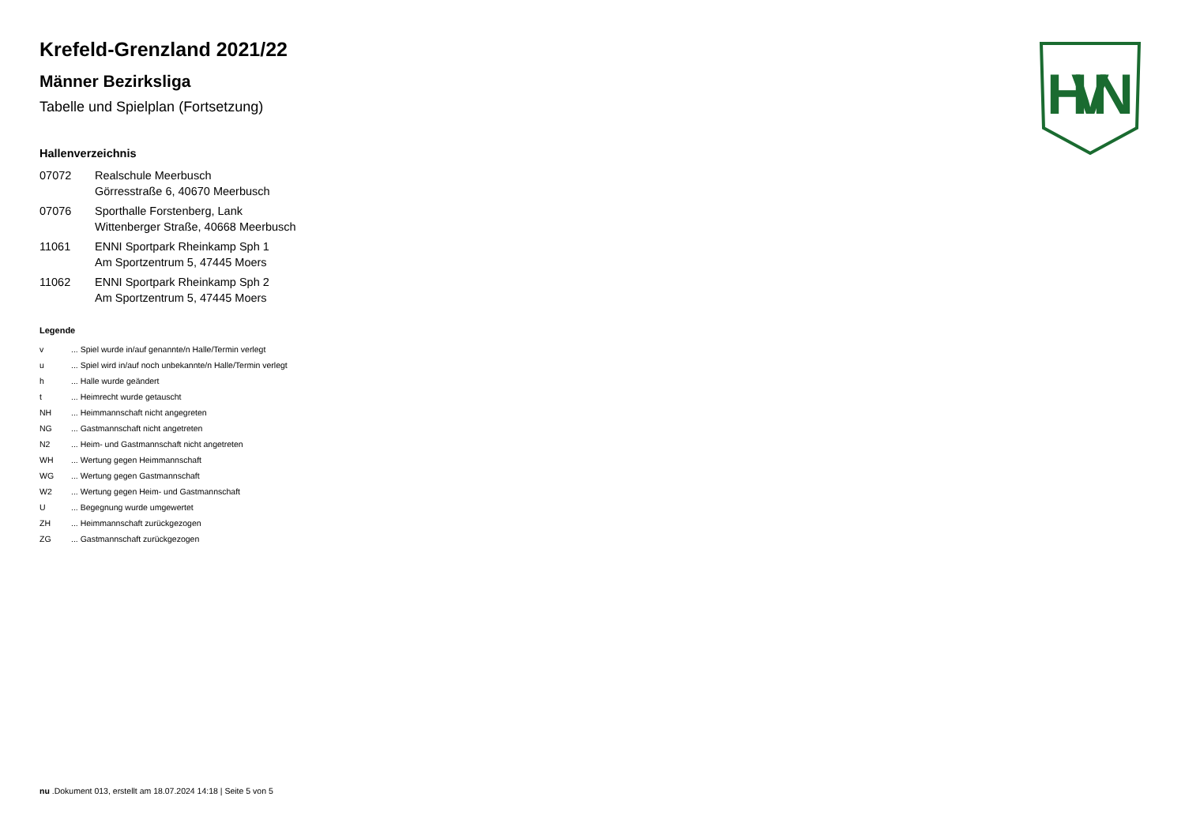HVN
Krefeld-Grenzland 2021/22
Männer Bezirksliga
Tabelle und Spielplan (Fortsetzung)
Hallenverzeichnis
07072 Realschule Meerbusch
Görresstraße 6, 40670 Meerbusch
07076 Sporthalle Forstenberg, Lank
Wittenberger Straße, 40668 Meerbusch
11061 ENNI Sportpark Rheinkamp Sph 1
Am Sportzentrum 5, 47445 Moers
11062 ENNI Sportpark Rheinkamp Sph 2
Am Sportzentrum 5, 47445 Moers
Legende
v... Spiel wurde in/auf genannte/n Halle/Termin verlegt
u... Spiel wird in/auf noch unbekannte/n Halle/Termin verlegt
h... Halle wurde geändert
t... Heimrecht wurde getauscht
NH... Heimmannschaft nicht angegreten
NG... Gastmannschaft nicht angetreten
N2... Heim- und Gastmannschaft nicht angetreten
WH... Wertung gegen Heimmannschaft
WG... Wertung gegen Gastmannschaft
W2... Wertung gegen Heim- und Gastmannschaft
U... Begegnung wurde umgewertet
ZH... Heimmannschaft zurückgezogen
ZG... Gastmannschaft zurückgezogen
nu .Dokument 013, erstellt am 18.07.2024 14:18 | Seite 5 von 5